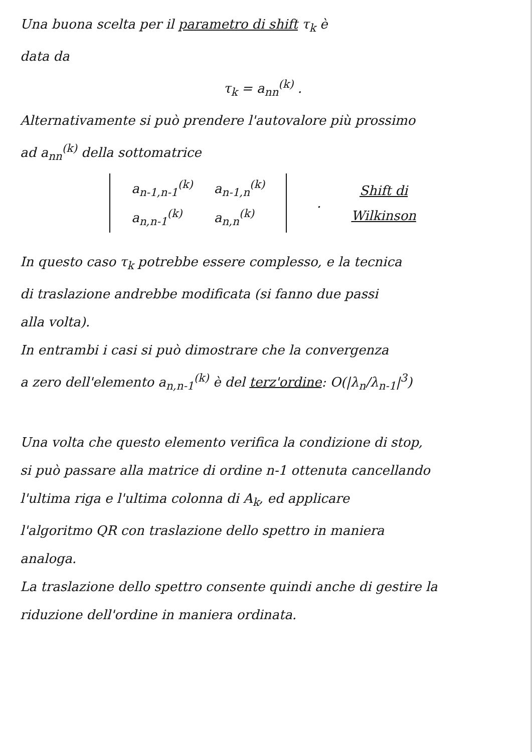Una buona scelta per il parametro di shift τ<sub>k</sub> è
data da
τ<sub>k</sub> = a<sub>nn</sub><sup>(k)</sup> .
Alternativamente si può prendere l'autovalore più prossimo
ad a<sub>nn</sub><sup>(k)</sup> della sottomatrice
| a<sub>n-1,n-1</sub><sup>(k)</sup> | a<sub>n-1,n</sub><sup>(k)</sup> |
| a<sub>n,n-1</sub><sup>(k)</sup> | a<sub>n,n</sub><sup>(k)</sup> |
.
Shift di
Wilkinson
In questo caso τ<sub>k</sub> potrebbe essere complesso, e la tecnica
di traslazione andrebbe modificata (si fanno due passi
alla volta).
In entrambi i casi si può dimostrare che la convergenza
a zero dell'elemento a<sub>n,n-1</sub><sup>(k)</sup> è del terz'ordine: O(|λ<sub>n</sub>/λ<sub>n-1</sub>|<sup>3</sup>)
Una volta che questo elemento verifica la condizione di stop,
si può passare alla matrice di ordine n-1 ottenuta cancellando
l'ultima riga e l'ultima colonna di A<sub>k</sub>, ed applicare
l'algoritmo QR con traslazione dello spettro in maniera
analoga.
La traslazione dello spettro consente quindi anche di gestire la
riduzione dell'ordine in maniera ordinata.